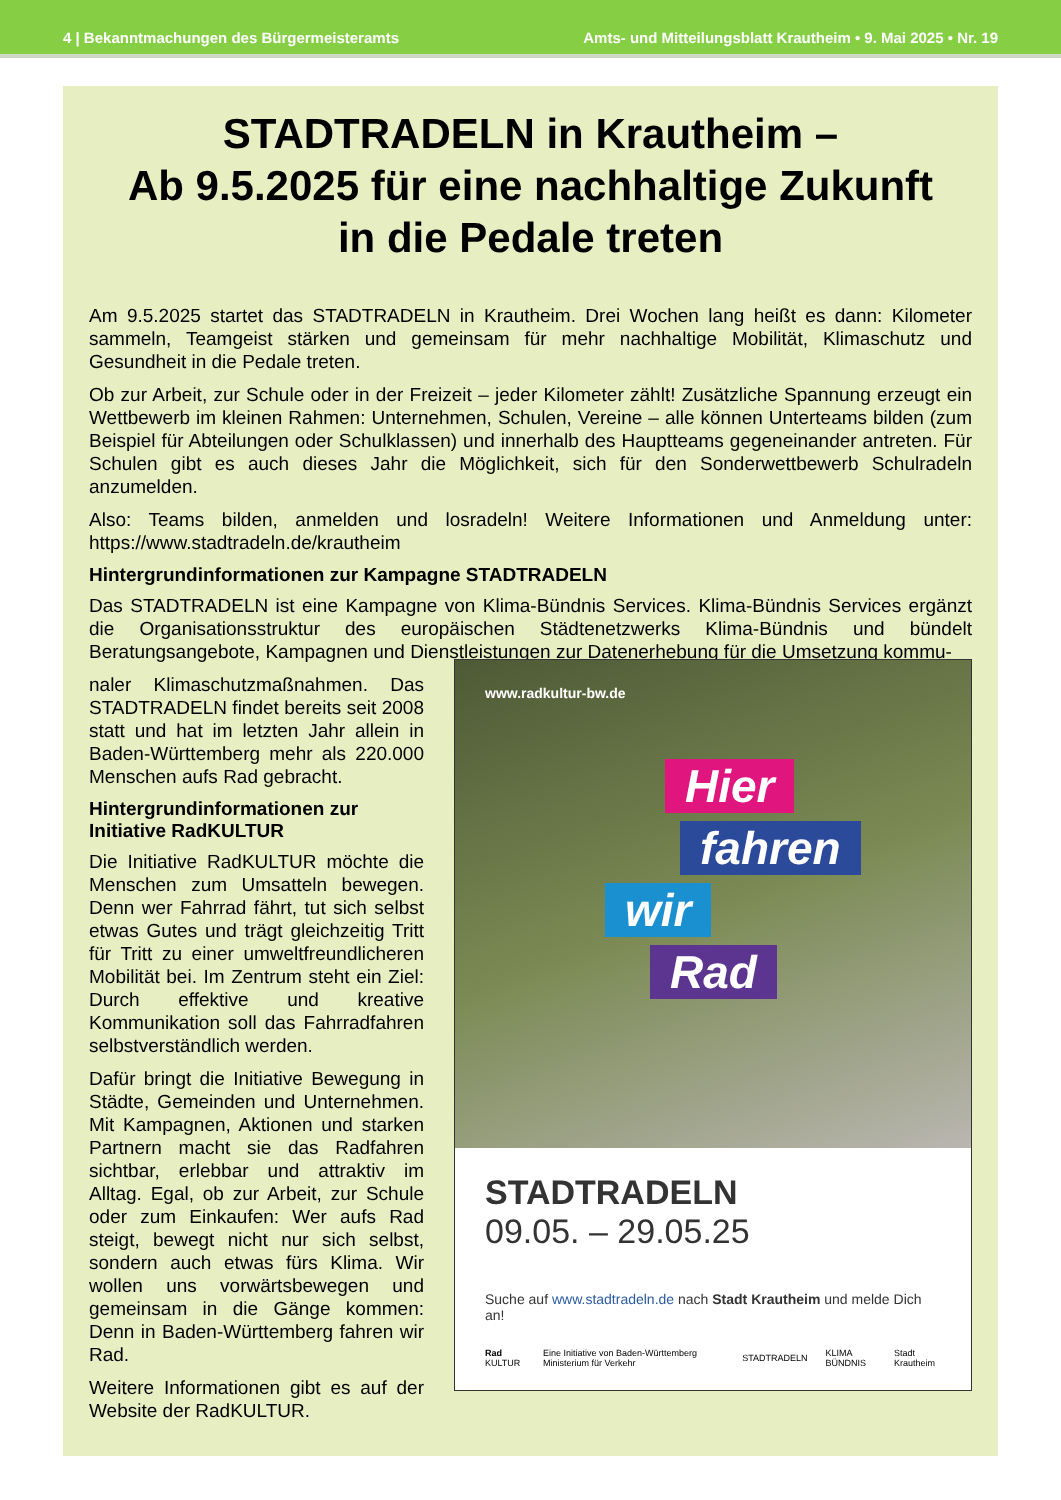4 | Bekanntmachungen des Bürgermeisteramts Amts- und Mitteilungsblatt Krautheim • 9. Mai 2025 • Nr. 19
STADTRADELN in Krautheim –
Ab 9.5.2025 für eine nachhaltige Zukunft
in die Pedale treten
Am 9.5.2025 startet das STADTRADELN in Krautheim. Drei Wochen lang heißt es dann: Kilometer sammeln, Teamgeist stärken und gemeinsam für mehr nachhaltige Mobilität, Klimaschutz und Gesundheit in die Pedale treten.
Ob zur Arbeit, zur Schule oder in der Freizeit – jeder Kilometer zählt! Zusätzliche Spannung erzeugt ein Wettbewerb im kleinen Rahmen: Unternehmen, Schulen, Vereine – alle können Unterteams bilden (zum Beispiel für Abteilungen oder Schulklassen) und innerhalb des Hauptteams gegeneinander antreten. Für Schulen gibt es auch dieses Jahr die Möglichkeit, sich für den Sonderwettbewerb Schulradeln anzumelden.
Also: Teams bilden, anmelden und losradeln! Weitere Informationen und Anmeldung unter: https://www.stadtradeln.de/krautheim
Hintergrundinformationen zur Kampagne STADTRADELN
Das STADTRADELN ist eine Kampagne von Klima-Bündnis Services. Klima-Bündnis Services ergänzt die Organisationsstruktur des europäischen Städtenetzwerks Klima-Bündnis und bündelt Beratungsangebote, Kampagnen und Dienstleistungen zur Datenerhebung für die Umsetzung kommu-
naler Klimaschutzmaßnahmen. Das STADTRADELN findet bereits seit 2008 statt und hat im letzten Jahr allein in Baden-Württemberg mehr als 220.000 Menschen aufs Rad gebracht.
Hintergrundinformationen zur Initiative RadKULTUR
Die Initiative RadKULTUR möchte die Menschen zum Umsatteln bewegen. Denn wer Fahrrad fährt, tut sich selbst etwas Gutes und trägt gleichzeitig Tritt für Tritt zu einer umweltfreundlicheren Mobilität bei. Im Zentrum steht ein Ziel: Durch effektive und kreative Kommunikation soll das Fahrradfahren selbstverständlich werden.
Dafür bringt die Initiative Bewegung in Städte, Gemeinden und Unternehmen. Mit Kampagnen, Aktionen und starken Partnern macht sie das Radfahren sichtbar, erlebbar und attraktiv im Alltag. Egal, ob zur Arbeit, zur Schule oder zum Einkaufen: Wer aufs Rad steigt, bewegt nicht nur sich selbst, sondern auch etwas fürs Klima. Wir wollen uns vorwärtsbewegen und gemeinsam in die Gänge kommen: Denn in Baden-Württemberg fahren wir Rad.
Weitere Informationen gibt es auf der Website der RadKULTUR.
www.radkultur-bw.de
Hier
fahren
wir
Rad
STADTRADELN
09.05. – 29.05.25
Suche auf www.stadtradeln.de nach Stadt Krautheim und melde Dich an!
Rad KULTUR Eine Initiative von Baden-Württemberg Ministerium für Verkehr STADTRADELN KLIMA BÜNDNIS Stadt Krautheim